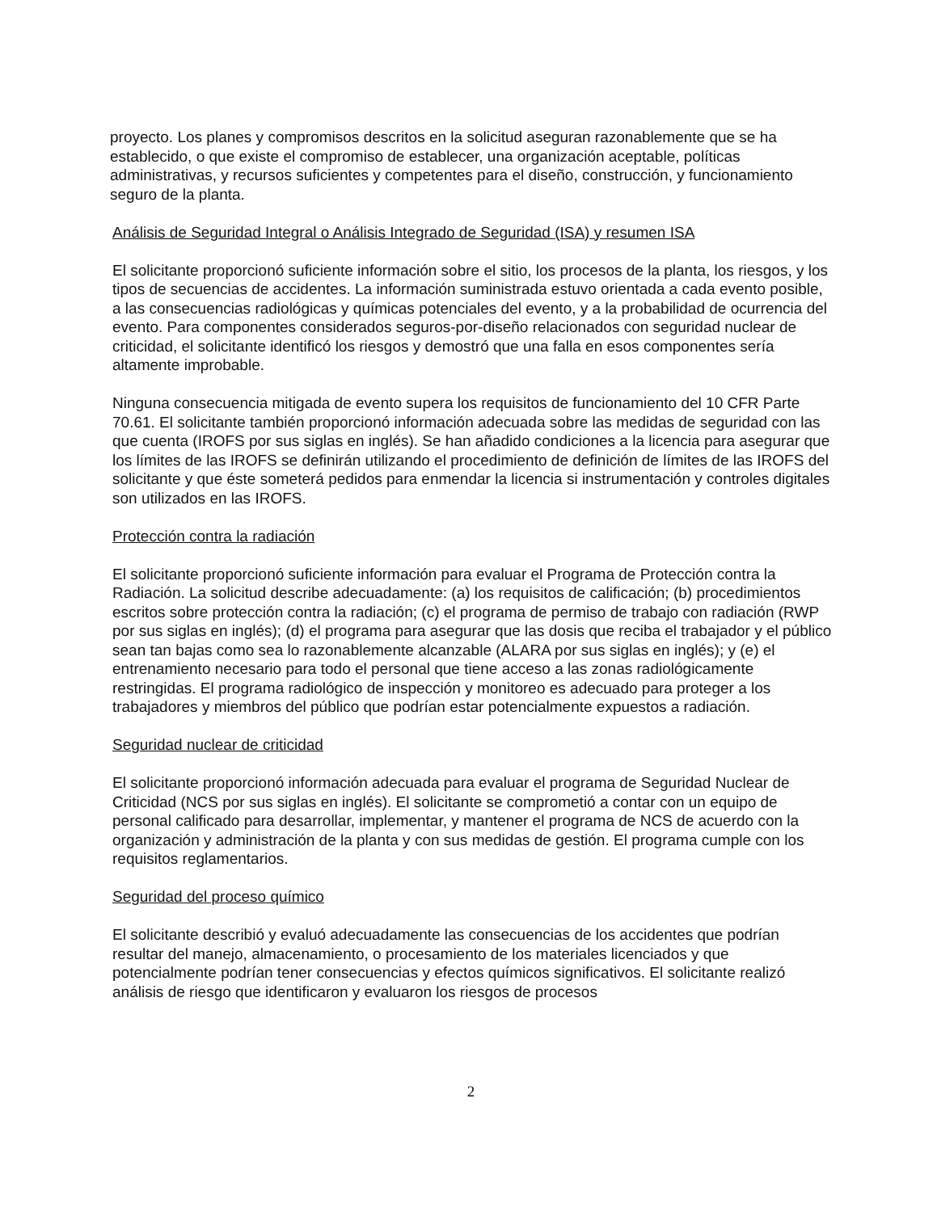proyecto. Los planes y compromisos descritos en la solicitud aseguran razonablemente que se ha establecido, o que existe el compromiso de establecer, una organización aceptable, políticas administrativas, y recursos suficientes y competentes para el diseño, construcción, y funcionamiento seguro de la planta.
Análisis de Seguridad Integral o Análisis Integrado de Seguridad (ISA) y resumen ISA
El solicitante proporcionó suficiente información sobre el sitio, los procesos de la planta, los riesgos, y los tipos de secuencias de accidentes. La información suministrada estuvo orientada a cada evento posible, a las consecuencias radiológicas y químicas potenciales del evento, y a la probabilidad de ocurrencia del evento. Para componentes considerados seguros-por-diseño relacionados con seguridad nuclear de criticidad, el solicitante identificó los riesgos y demostró que una falla en esos componentes sería altamente improbable.
Ninguna consecuencia mitigada de evento supera los requisitos de funcionamiento del 10 CFR Parte 70.61. El solicitante también proporcionó información adecuada sobre las medidas de seguridad con las que cuenta (IROFS por sus siglas en inglés). Se han añadido condiciones a la licencia para asegurar que los límites de las IROFS se definirán utilizando el procedimiento de definición de límites de las IROFS del solicitante y que éste someterá pedidos para enmendar la licencia si instrumentación y controles digitales son utilizados en las IROFS.
Protección contra la radiación
El solicitante proporcionó suficiente información para evaluar el Programa de Protección contra la Radiación. La solicitud describe adecuadamente: (a) los requisitos de calificación; (b) procedimientos escritos sobre protección contra la radiación; (c) el programa de permiso de trabajo con radiación (RWP por sus siglas en inglés); (d) el programa para asegurar que las dosis que reciba el trabajador y el público sean tan bajas como sea lo razonablemente alcanzable (ALARA por sus siglas en inglés); y (e) el entrenamiento necesario para todo el personal que tiene acceso a las zonas radiológicamente restringidas. El programa radiológico de inspección y monitoreo es adecuado para proteger a los trabajadores y miembros del público que podrían estar potencialmente expuestos a radiación.
Seguridad nuclear de criticidad
El solicitante proporcionó información adecuada para evaluar el programa de Seguridad Nuclear de Criticidad (NCS por sus siglas en inglés). El solicitante se comprometió a contar con un equipo de personal calificado para desarrollar, implementar, y mantener el programa de NCS de acuerdo con la organización y administración de la planta y con sus medidas de gestión. El programa cumple con los requisitos reglamentarios.
Seguridad del proceso químico
El solicitante describió y evaluó adecuadamente las consecuencias de los accidentes que podrían resultar del manejo, almacenamiento, o procesamiento de los materiales licenciados y que potencialmente podrían tener consecuencias y efectos químicos significativos. El solicitante realizó análisis de riesgo que identificaron y evaluaron los riesgos de procesos
2